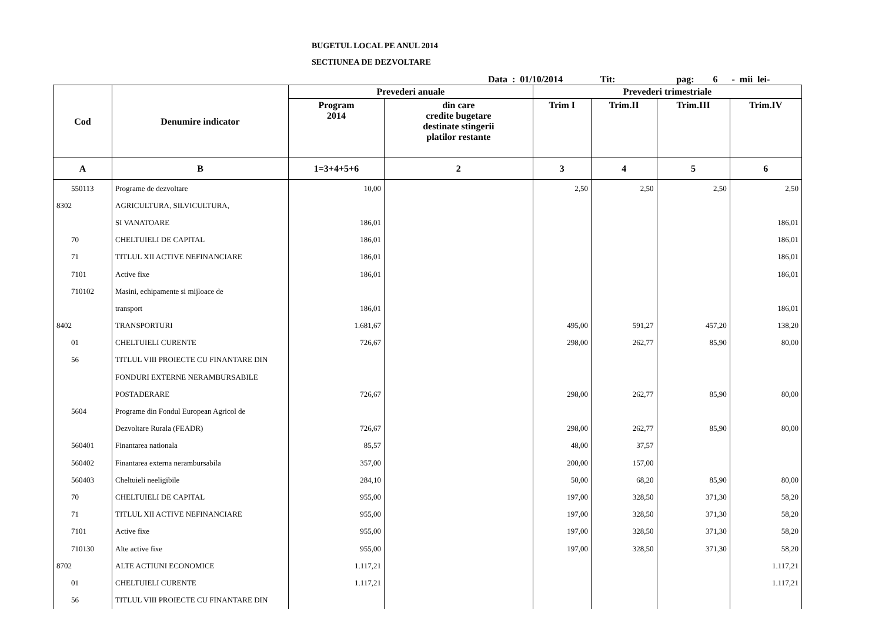BUGETUL LOCAL PE ANUL 2014
SECTIUNEA DE DEZVOLTARE
Data : 01/10/2014 Tit: pag: 6 - mii lei-
| Cod | Denumire indicator | Prevederi anuale | | Prevederi trimestriale | | | |
| --- | --- | --- | --- | --- | --- | --- | --- |
| | | Program 2014 | din care credite bugetare destinate stingerii platilor restante | Trim I | Trim.II | Trim.III | Trim.IV |
| A | B | 1=3+4+5+6 | 2 | 3 | 4 | 5 | 6 |
| 550113 | Programe de dezvoltare | 10,00 | | 2,50 | 2,50 | 2,50 | 2,50 |
| 8302 | AGRICULTURA, SILVICULTURA, | | | | | | |
| | SI VANATOARE | 186,01 | | | | | 186,01 |
| 70 | CHELTUIELI DE CAPITAL | 186,01 | | | | | 186,01 |
| 71 | TITLUL XII ACTIVE NEFINANCIARE | 186,01 | | | | | 186,01 |
| 7101 | Active fixe | 186,01 | | | | | 186,01 |
| 710102 | Masini, echipamente si mijloace de | | | | | | |
| | transport | 186,01 | | | | | 186,01 |
| 8402 | TRANSPORTURI | 1.681,67 | | 495,00 | 591,27 | 457,20 | 138,20 |
| 01 | CHELTUIELI CURENTE | 726,67 | | 298,00 | 262,77 | 85,90 | 80,00 |
| 56 | TITLUL VIII PROIECTE CU FINANTARE DIN | | | | | | |
| | FONDURI EXTERNE NERAMBURSABILE | | | | | | |
| | POSTADERARE | 726,67 | | 298,00 | 262,77 | 85,90 | 80,00 |
| 5604 | Programe din Fondul European Agricol de | | | | | | |
| | Dezvoltare Rurala (FEADR) | 726,67 | | 298,00 | 262,77 | 85,90 | 80,00 |
| 560401 | Finantarea nationala | 85,57 | | 48,00 | 37,57 | | |
| 560402 | Finantarea externa nerambursabila | 357,00 | | 200,00 | 157,00 | | |
| 560403 | Cheltuieli neeligibile | 284,10 | | 50,00 | 68,20 | 85,90 | 80,00 |
| 70 | CHELTUIELI DE CAPITAL | 955,00 | | 197,00 | 328,50 | 371,30 | 58,20 |
| 71 | TITLUL XII ACTIVE NEFINANCIARE | 955,00 | | 197,00 | 328,50 | 371,30 | 58,20 |
| 7101 | Active fixe | 955,00 | | 197,00 | 328,50 | 371,30 | 58,20 |
| 710130 | Alte active fixe | 955,00 | | 197,00 | 328,50 | 371,30 | 58,20 |
| 8702 | ALTE ACTIUNI ECONOMICE | 1.117,21 | | | | | 1.117,21 |
| 01 | CHELTUIELI CURENTE | 1.117,21 | | | | | 1.117,21 |
| 56 | TITLUL VIII PROIECTE CU FINANTARE DIN | | | | | | |